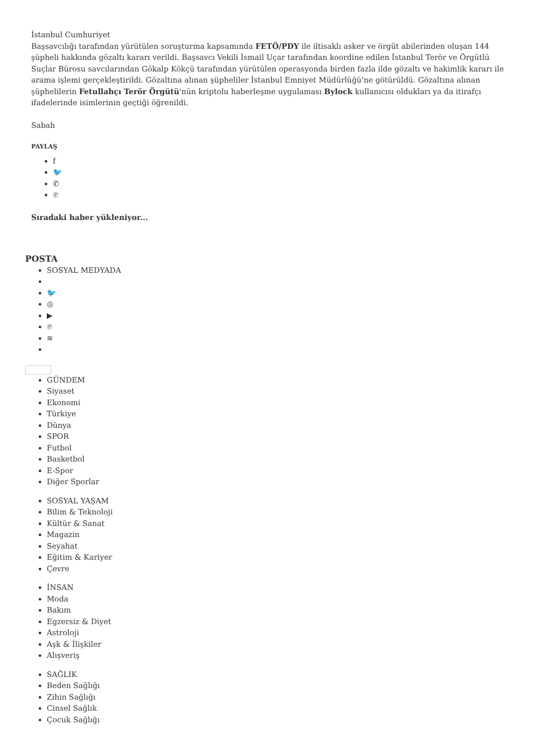İstanbul Cumhuriyet
Başsavcılığı tarafından yürütülen soruşturma kapsamında FETÖ/PDY ile iltisaklı asker ve örgüt abilerinden oluşan 144 şüpheli hakkında gözaltı kararı verildi. Başsavcı Vekili İsmail Uçar tarafından koordine edilen İstanbul Terör ve Örgütlü Suçlar Bürosu savcılarından Gökalp Kökçü tarafından yürütülen operasyonda birden fazla ilde gözaltı ve hakimlik kararı ile arama işlemi gerçekleştirildi. Gözaltına alınan şüpheliler İstanbul Emniyet Müdürlüğü'ne götürüldü. Gözaltına alınan şüphelilerin Fetullahçı Terör Örgütü'nün kriptolu haberleşme uygulaması Bylock kullanıcısı oldukları ya da itirafçı ifadelerinde isimlerinin geçtiği öğrenildi.
Sabah
PAYLAŞ
f
🐦
✆
℗
Sıradaki haber yükleniyor...
POSTA
SOSYAL MEDYADA
🐦
◎
▶
℗
≋
GÜNDEM
Siyaset
Ekonomi
Türkiye
Dünya
SPOR
Futbol
Basketbol
E-Spor
Diğer Sporlar
SOSYAL YAŞAM
Bilim & Teknoloji
Kültür & Sanat
Magazin
Seyahat
Eğitim & Kariyer
Çevre
İNSAN
Moda
Bakım
Egzersiz & Diyet
Astroloji
Aşk & İlişkiler
Alışveriş
SAĞLIK
Beden Sağlığı
Zihin Sağlığı
Cinsel Sağlık
Çocuk Sağlığı